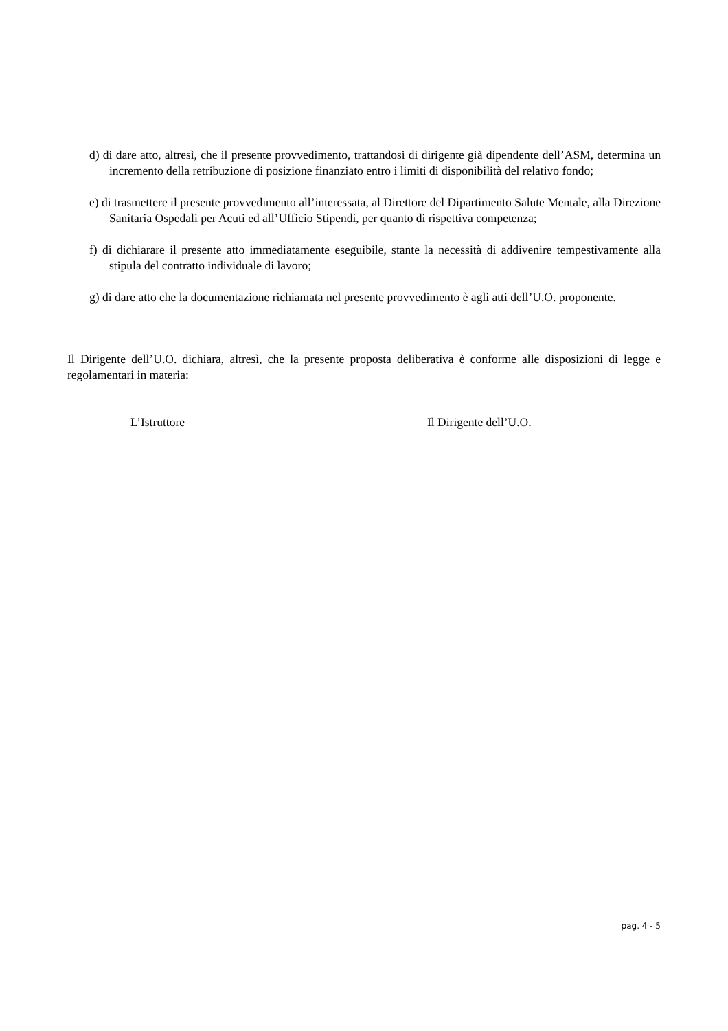d) di dare atto, altresì, che il presente provvedimento, trattandosi di dirigente già dipendente dell’ASM, determina un incremento della retribuzione di posizione finanziato entro i limiti di disponibilità del relativo fondo;
e) di trasmettere il presente provvedimento all’interessata, al Direttore del Dipartimento Salute Mentale, alla Direzione Sanitaria Ospedali per Acuti ed all’Ufficio Stipendi, per quanto di rispettiva competenza;
f) di dichiarare il presente atto immediatamente eseguibile, stante la necessità di addivenire tempestivamente alla stipula del contratto individuale di lavoro;
g) di dare atto che la documentazione richiamata nel presente provvedimento è agli atti dell’U.O. proponente.
Il Dirigente dell’U.O. dichiara, altresì, che la presente proposta deliberativa è conforme alle disposizioni di legge e regolamentari in materia:
L’Istruttore Il Dirigente dell’U.O.
pag. 4 - 5